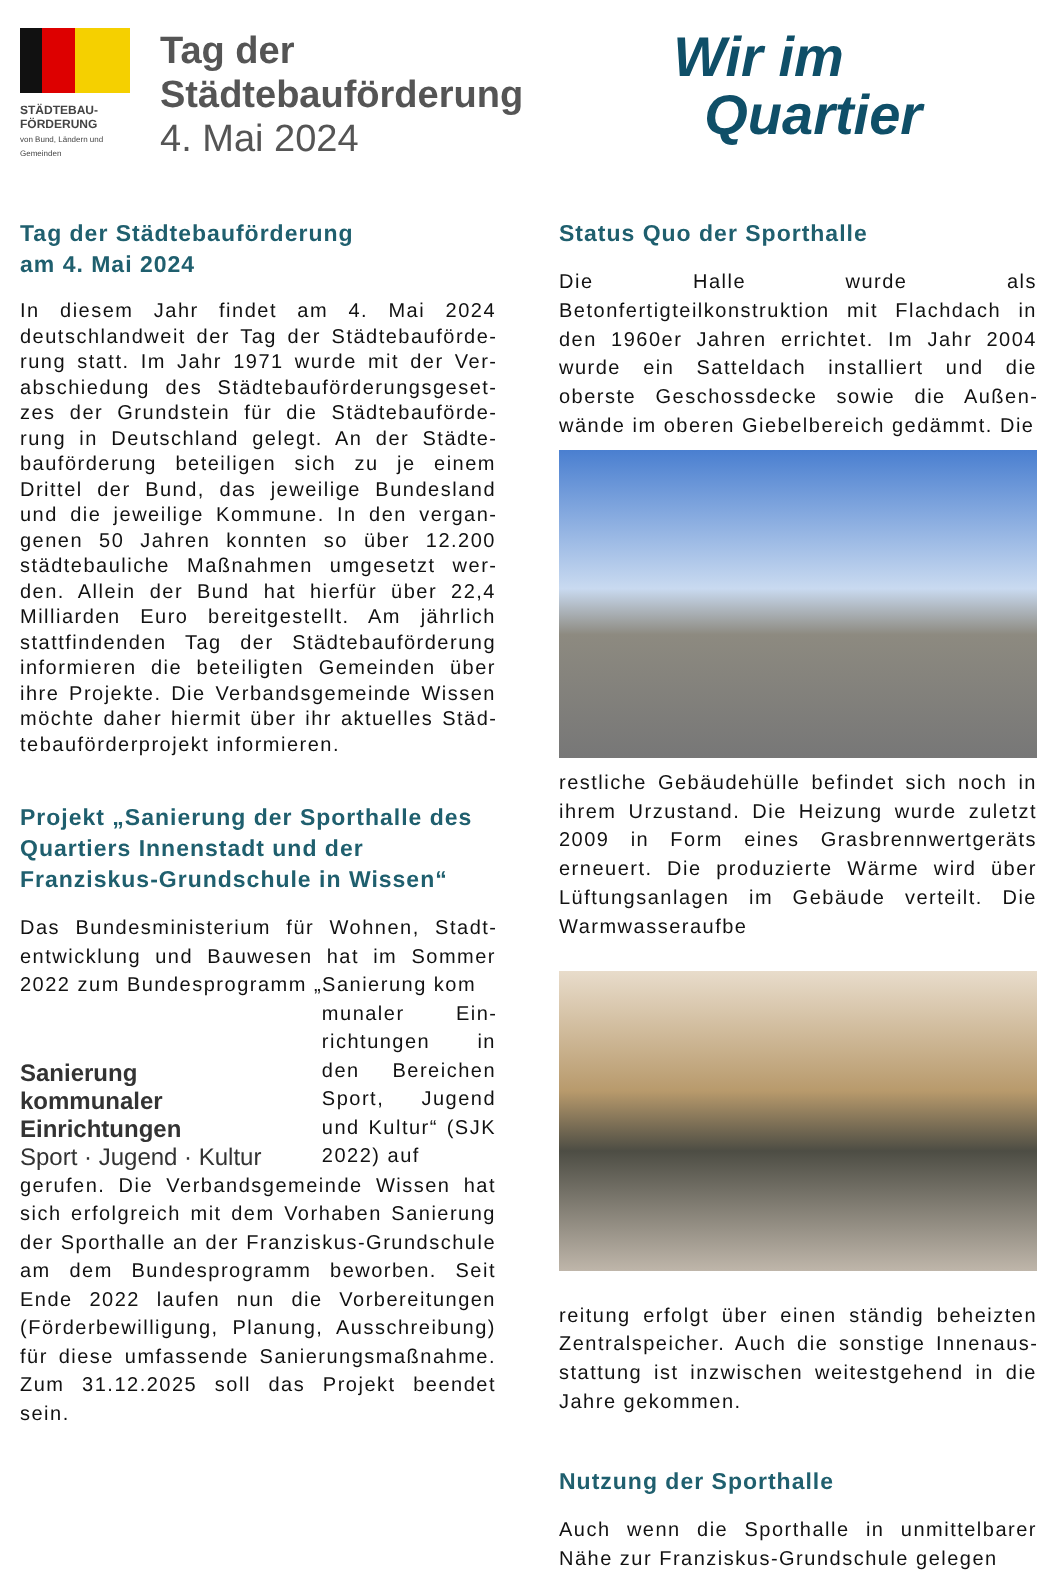STÄDTEBAU-
FÖRDERUNG
von Bund, Ländern und Gemeinden
Tag der
Städtebauförderung
4. Mai 2024
Wir im
Quartier
Tag der Städtebauförderung
am 4. Mai 2024
In diesem Jahr findet am 4. Mai 2024 deutschlandweit der Tag der Städtebauförde­rung statt. Im Jahr 1971 wurde mit der Ver­abschiedung des Städtebauförderungsgeset­zes der Grundstein für die Städtebauförde­rung in Deutschland gelegt. An der Städte­bauförderung beteiligen sich zu je einem Drittel der Bund, das jeweilige Bundesland und die jeweilige Kommune. In den vergan­genen 50 Jahren konnten so über 12.200 städtebauliche Maßnahmen umgesetzt wer­den. Allein der Bund hat hierfür über 22,4 Milliarden Euro bereitgestellt. Am jährlich stattfindenden Tag der Städtebauförderung informieren die beteiligten Gemeinden über ihre Projekte. Die Verbandsgemeinde Wissen möchte daher hiermit über ihr aktuelles Städ­tebauförderprojekt informieren.
Projekt „Sanierung der Sporthalle des Quartiers Innenstadt und der Franziskus-Grundschule in Wissen“
Das Bundesministerium für Wohnen, Stadt­entwicklung und Bauwesen hat im Sommer 2022 zum Bundesprogramm „Sanierung kom­
Sanierung
kommunaler Einrichtungen
Sport · Jugend · Kultur
munaler Ein­richtungen in den Bereichen Sport, Jugend und Kultur“ (SJK 2022) auf­
gerufen. Die Verbandsgemeinde Wissen hat sich erfolgreich mit dem Vorhaben Sanierung der Sporthalle an der Franziskus-Grund­schule am dem Bundesprogramm beworben. Seit Ende 2022 laufen nun die Vorbereitun­gen (Förderbewilligung, Planung, Ausschrei­bung) für diese umfassende Sanierungsmaß­nahme. Zum 31.12.2025 soll das Projekt be­endet sein.
Status Quo der Sporthalle
Die Halle wurde als Betonfertigteilkonstruktion mit Flachdach in den 1960er Jahren errichtet. Im Jahr 2004 wurde ein Satteldach installiert und die oberste Geschossdecke sowie die Außen­wände im oberen Giebelbereich gedämmt. Die
restliche Gebäudehülle befindet sich noch in ih­rem Urzustand. Die Heizung wurde zuletzt 2009 in Form eines Grasbrennwertgeräts erneuert. Die produzierte Wärme wird über Lüftungsanla­gen im Gebäude verteilt. Die Warmwasseraufbe­
reitung erfolgt über einen ständig beheizten Zentralspeicher. Auch die sonstige Innenaus­stattung ist inzwischen weitestgehend in die Jahre gekommen.
Nutzung der Sporthalle
Auch wenn die Sporthalle in unmittelbarer Nähe zur Franziskus-Grundschule gelegen